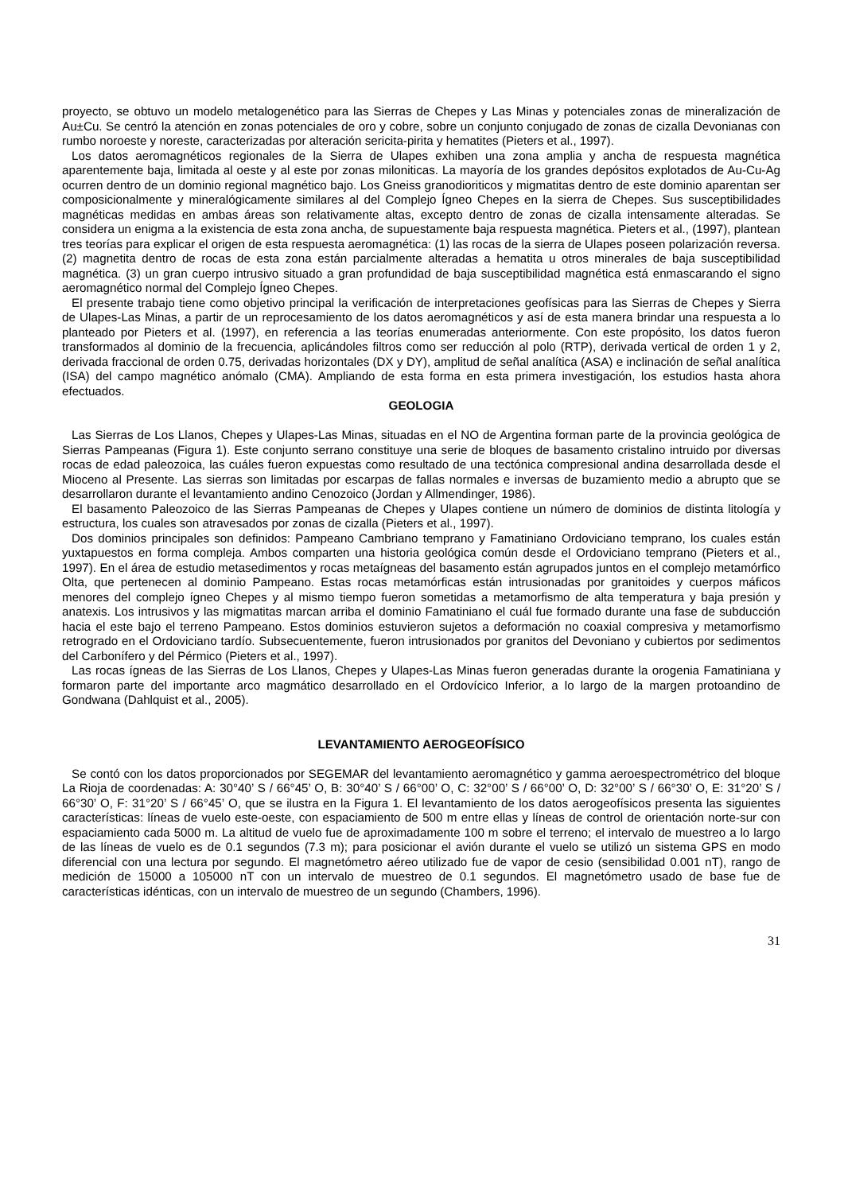proyecto, se obtuvo un modelo metalogenético para las Sierras de Chepes y Las Minas y potenciales zonas de mineralización de Au±Cu. Se centró la atención en zonas potenciales de oro y cobre, sobre un conjunto conjugado de zonas de cizalla Devonianas con rumbo noroeste y noreste, caracterizadas por alteración sericita-pirita y hematites (Pieters et al., 1997).
Los datos aeromagnéticos regionales de la Sierra de Ulapes exhiben una zona amplia y ancha de respuesta magnética aparentemente baja, limitada al oeste y al este por zonas miloniticas. La mayoría de los grandes depósitos explotados de Au-Cu-Ag ocurren dentro de un dominio regional magnético bajo. Los Gneiss granodioriticos y migmatitas dentro de este dominio aparentan ser composicionalmente y mineralógicamente similares al del Complejo Ígneo Chepes en la sierra de Chepes. Sus susceptibilidades magnéticas medidas en ambas áreas son relativamente altas, excepto dentro de zonas de cizalla intensamente alteradas. Se considera un enigma a la existencia de esta zona ancha, de supuestamente baja respuesta magnética. Pieters et al., (1997), plantean tres teorías para explicar el origen de esta respuesta aeromagnética: (1) las rocas de la sierra de Ulapes poseen polarización reversa. (2) magnetita dentro de rocas de esta zona están parcialmente alteradas a hematita u otros minerales de baja susceptibilidad magnética. (3) un gran cuerpo intrusivo situado a gran profundidad de baja susceptibilidad magnética está enmascarando el signo aeromagnético normal del Complejo Ígneo Chepes.
El presente trabajo tiene como objetivo principal la verificación de interpretaciones geofísicas para las Sierras de Chepes y Sierra de Ulapes-Las Minas, a partir de un reprocesamiento de los datos aeromagnéticos y así de esta manera brindar una respuesta a lo planteado por Pieters et al. (1997), en referencia a las teorías enumeradas anteriormente. Con este propósito, los datos fueron transformados al dominio de la frecuencia, aplicándoles filtros como ser reducción al polo (RTP), derivada vertical de orden 1 y 2, derivada fraccional de orden 0.75, derivadas horizontales (DX y DY), amplitud de señal analítica (ASA) e inclinación de señal analítica (ISA) del campo magnético anómalo (CMA). Ampliando de esta forma en esta primera investigación, los estudios hasta ahora efectuados.
GEOLOGIA
Las Sierras de Los Llanos, Chepes y Ulapes-Las Minas, situadas en el NO de Argentina forman parte de la provincia geológica de Sierras Pampeanas (Figura 1). Este conjunto serrano constituye una serie de bloques de basamento cristalino intruido por diversas rocas de edad paleozoica, las cuáles fueron expuestas como resultado de una tectónica compresional andina desarrollada desde el Mioceno al Presente. Las sierras son limitadas por escarpas de fallas normales e inversas de buzamiento medio a abrupto que se desarrollaron durante el levantamiento andino Cenozoico (Jordan y Allmendinger, 1986).
El basamento Paleozoico de las Sierras Pampeanas de Chepes y Ulapes contiene un número de dominios de distinta litología y estructura, los cuales son atravesados por zonas de cizalla (Pieters et al., 1997).
Dos dominios principales son definidos: Pampeano Cambriano temprano y Famatiniano Ordoviciano temprano, los cuales están yuxtapuestos en forma compleja. Ambos comparten una historia geológica común desde el Ordoviciano temprano (Pieters et al., 1997). En el área de estudio metasedimentos y rocas metaígneas del basamento están agrupados juntos en el complejo metamórfico Olta, que pertenecen al dominio Pampeano. Estas rocas metamórficas están intrusionadas por granitoides y cuerpos máficos menores del complejo ígneo Chepes y al mismo tiempo fueron sometidas a metamorfismo de alta temperatura y baja presión y anatexis. Los intrusivos y las migmatitas marcan arriba el dominio Famatiniano el cuál fue formado durante una fase de subducción hacia el este bajo el terreno Pampeano. Estos dominios estuvieron sujetos a deformación no coaxial compresiva y metamorfismo retrogrado en el Ordoviciano tardío. Subsecuentemente, fueron intrusionados por granitos del Devoniano y cubiertos por sedimentos del Carbonífero y del Pérmico (Pieters et al., 1997).
Las rocas ígneas de las Sierras de Los Llanos, Chepes y Ulapes-Las Minas fueron generadas durante la orogenia Famatiniana y formaron parte del importante arco magmático desarrollado en el Ordovícico Inferior, a lo largo de la margen protoandino de Gondwana (Dahlquist et al., 2005).
LEVANTAMIENTO AEROGEOFÍSICO
Se contó con los datos proporcionados por SEGEMAR del levantamiento aeromagnético y gamma aeroespectrométrico del bloque La Rioja de coordenadas: A: 30°40’ S / 66°45’ O, B: 30°40’ S / 66°00’ O, C: 32°00’ S / 66°00’ O, D: 32°00’ S / 66°30’ O, E: 31°20’ S / 66°30’ O, F: 31°20’ S / 66°45’ O, que se ilustra en la Figura 1. El levantamiento de los datos aerogeofísicos presenta las siguientes características: líneas de vuelo este-oeste, con espaciamiento de 500 m entre ellas y líneas de control de orientación norte-sur con espaciamiento cada 5000 m. La altitud de vuelo fue de aproximadamente 100 m sobre el terreno; el intervalo de muestreo a lo largo de las líneas de vuelo es de 0.1 segundos (7.3 m); para posicionar el avión durante el vuelo se utilizó un sistema GPS en modo diferencial con una lectura por segundo. El magnetómetro aéreo utilizado fue de vapor de cesio (sensibilidad 0.001 nT), rango de medición de 15000 a 105000 nT con un intervalo de muestreo de 0.1 segundos. El magnetómetro usado de base fue de características idénticas, con un intervalo de muestreo de un segundo (Chambers, 1996).
31